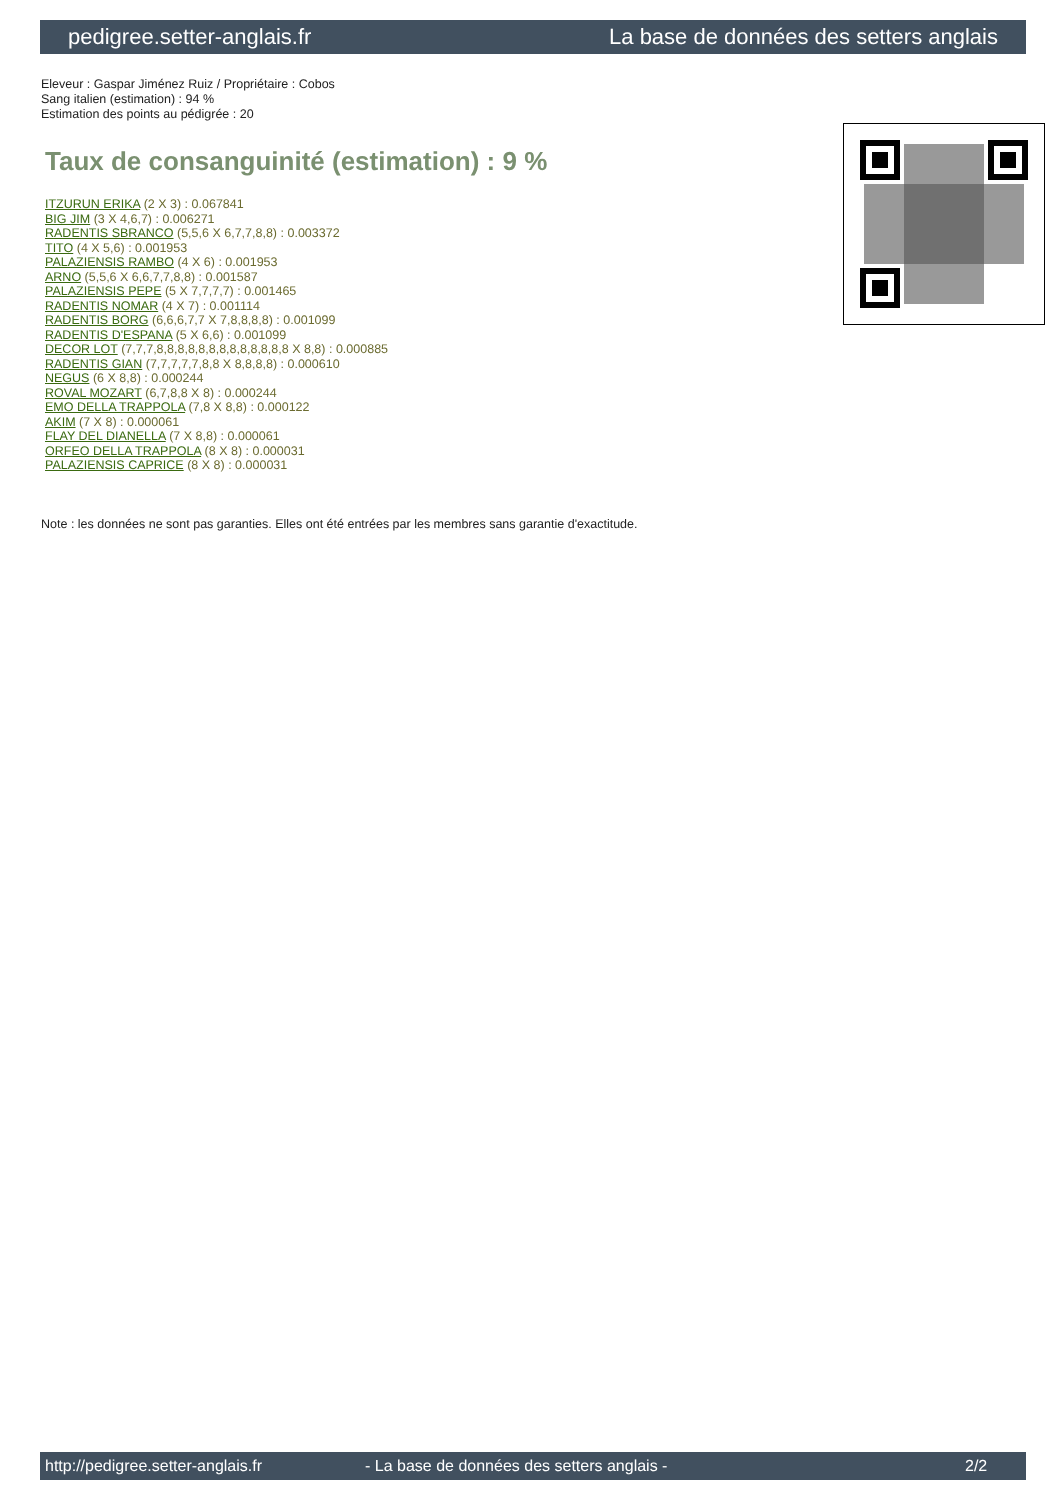pedigree.setter-anglais.fr La base de données des setters anglais
Eleveur : Gaspar Jiménez Ruiz / Propriétaire : Cobos
Sang italien (estimation) : 94 %
Estimation des points au pédigrée : 20
Taux de consanguinité (estimation) : 9 %
ITZURUN ERIKA (2 X 3) : 0.067841
BIG JIM (3 X 4,6,7) : 0.006271
RADENTIS SBRANCO (5,5,6 X 6,7,7,8,8) : 0.003372
TITO (4 X 5,6) : 0.001953
PALAZIENSIS RAMBO (4 X 6) : 0.001953
ARNO (5,5,6 X 6,6,7,7,8,8) : 0.001587
PALAZIENSIS PEPE (5 X 7,7,7,7) : 0.001465
RADENTIS NOMAR (4 X 7) : 0.001114
RADENTIS BORG (6,6,6,7,7 X 7,8,8,8,8) : 0.001099
RADENTIS D'ESPANA (5 X 6,6) : 0.001099
DECOR LOT (7,7,7,8,8,8,8,8,8,8,8,8,8,8,8,8 X 8,8) : 0.000885
RADENTIS GIAN (7,7,7,7,7,8,8 X 8,8,8,8) : 0.000610
NEGUS (6 X 8,8) : 0.000244
ROVAL MOZART (6,7,8,8 X 8) : 0.000244
EMO DELLA TRAPPOLA (7,8 X 8,8) : 0.000122
AKIM (7 X 8) : 0.000061
FLAY DEL DIANELLA (7 X 8,8) : 0.000061
ORFEO DELLA TRAPPOLA (8 X 8) : 0.000031
PALAZIENSIS CAPRICE (8 X 8) : 0.000031
Note : les données ne sont pas garanties. Elles ont été entrées par les membres sans garantie d'exactitude.
http://pedigree.setter-anglais.fr - La base de données des setters anglais - 2/2